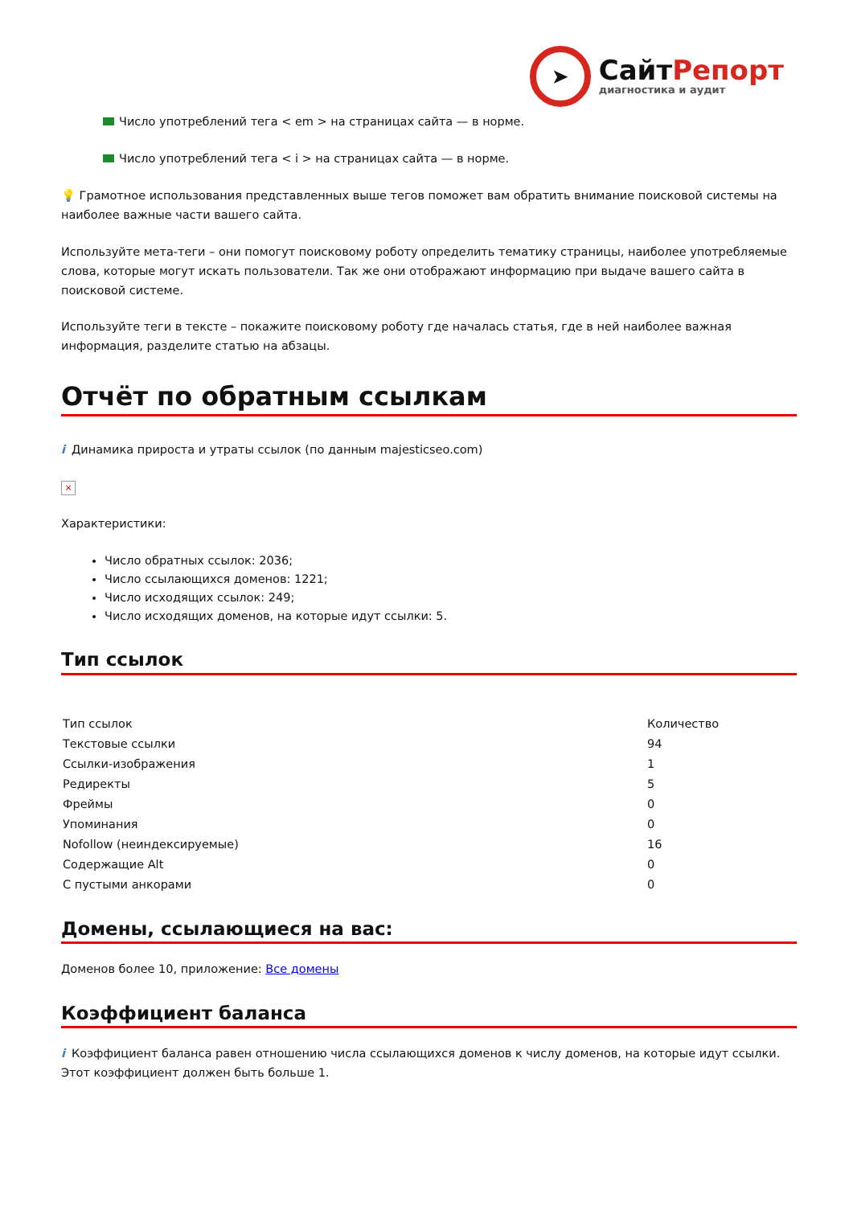➤
СайтРепорт
диагностика и аудит
Число употреблений тега < em > на страницах сайта — в норме.
Число употреблений тега < i > на страницах сайта — в норме.
💡 Грамотное использования представленных выше тегов поможет вам обратить внимание поисковой системы на наиболее важные части вашего сайта.
Используйте мета-теги – они помогут поисковому роботу определить тематику страницы, наиболее употребляемые слова, которые могут искать пользователи. Так же они отображают информацию при выдаче вашего сайта в поисковой системе.
Используйте теги в тексте – покажите поисковому роботу где началась статья, где в ней наиболее важная информация, разделите статью на абзацы.
Отчёт по обратным ссылкам
i Динамика прироста и утраты ссылок (по данным majesticseo.com)
×
Характеристики:
Число обратных ссылок: 2036;
Число ссылающихся доменов: 1221;
Число исходящих ссылок: 249;
Число исходящих доменов, на которые идут ссылки: 5.
Тип ссылок
| Тип ссылок | Количество |
| Текстовые ссылки | 94 |
| Ссылки-изображения | 1 |
| Редиректы | 5 |
| Фреймы | 0 |
| Упоминания | 0 |
| Nofollow (неиндексируемые) | 16 |
| Содержащие Alt | 0 |
| С пустыми анкорами | 0 |
Домены, ссылающиеся на вас:
Доменов более 10, приложение: Все домены
Коэффициент баланса
i Коэффициент баланса равен отношению числа ссылающихся доменов к числу доменов, на которые идут ссылки. Этот коэффициент должен быть больше 1.